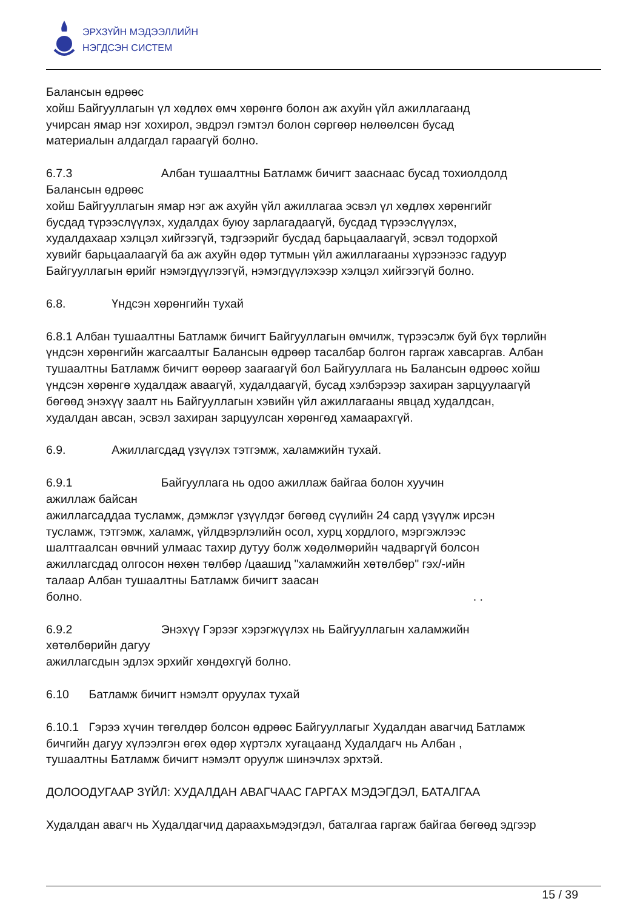ЭРХЗҮЙН МЭДЭЭЛЛИЙН
НЭГДСЭН СИСТЕМ
Балансын өдрөөс
хойш Байгууллагын үл хөдлөх өмч хөрөнгө болон аж ахуйн үйл ажиллагаанд
учирсан ямар нэг хохирол, эвдрэл гэмтэл болон сөргөөр нөлөөлсөн бусад
материалын алдагдал гараагүй болно.
6.7.3 Албан тушаалтны Батламж бичигт зааснаас бусад тохиолдолд
Балансын өдрөөс
хойш Байгууллагын ямар нэг аж ахуйн үйл ажиллагаа эсвэл үл хөдлөх хөрөнгийг
бусдад түрээслүүлэх, худалдах буюу зарлагадаагүй, бусдад түрээслүүлэх,
худалдахаар хэлцэл хийгээгүй, тэдгээрийг бусдад барьцаалаагүй, эсвэл тодорхой
хувийг барьцаалаагүй ба аж ахуйн өдөр тутмын үйл ажиллагааны хүрээнээс гадуур
Байгууллагын өрийг нэмэгдүүлээгүй, нэмэгдүүлэхээр хэлцэл хийгээгүй болно.
6.8. Үндсэн хөрөнгийн тухай
6.8.1 Албан тушаалтны Батламж бичигт Байгууллагын өмчилж, түрээсэлж буй бүх төрлийн
үндсэн хөрөнгийн жагсаалтыг Балансын өдрөөр тасалбар болгон гаргаж хавсаргав. Албан
тушаалтны Батламж бичигт өөрөөр заагаагүй бол Байгууллага нь Балансын өдрөөс хойш
үндсэн хөрөнгө худалдаж аваагүй, худалдаагүй, бусад хэлбэрээр захиран зарцуулаагүй
бөгөөд энэхүү заалт нь Байгууллагын хэвийн үйл ажиллагааны явцад худалдсан,
худалдан авсан, эсвэл захиран зарцуулсан хөрөнгөд хамаарахгүй.
6.9. Ажиллагсдад үзүүлэх тэтгэмж, халамжийн тухай.
6.9.1 Байгууллага нь одоо ажиллаж байгаа болон хуучин
ажиллаж байсан
ажиллагсаддаа тусламж, дэмжлэг үзүүлдэг бөгөөд сүүлийн 24 сард үзүүлж ирсэн
тусламж, тэтгэмж, халамж, үйлдвэрлэлийн осол, хурц хордлого, мэргэжлээс
шалтгаалсан өвчний улмаас тахир дутуу болж хөдөлмөрийн чадваргүй болсон
ажиллагсдад олгосон нөхөн төлбөр /цаашид "халамжийн хөтөлбөр" гэх/-ийн
талаар Албан тушаалтны Батламж бичигт заасан
болно. . .
6.9.2 Энэхүү Гэрээг хэрэгжүүлэх нь Байгууллагын халамжийн
хөтөлбөрийн дагуу
ажиллагсдын эдлэх эрхийг хөндөхгүй болно.
6.10 Батламж бичигт нэмэлт оруулах тухай
6.10.1 Гэрээ хүчин төгөлдөр болсон өдрөөс Байгууллагыг Худалдан авагчид Батламж
бичгийн дагуу хүлээлгэн өгөх өдөр хүртэлх хугацаанд Худалдагч нь Албан ,
тушаалтны Батламж бичигт нэмэлт оруулж шинэчлэх эрхтэй.
ДОЛООДУГААР ЗҮЙЛ: ХУДАЛДАН АВАГЧААС ГАРГАХ МЭДЭГДЭЛ, БАТАЛГАА
Худалдан авагч нь Худалдагчид дараахьмэдэгдэл, баталгаа гаргаж байгаа бөгөөд эдгээр
15 / 39